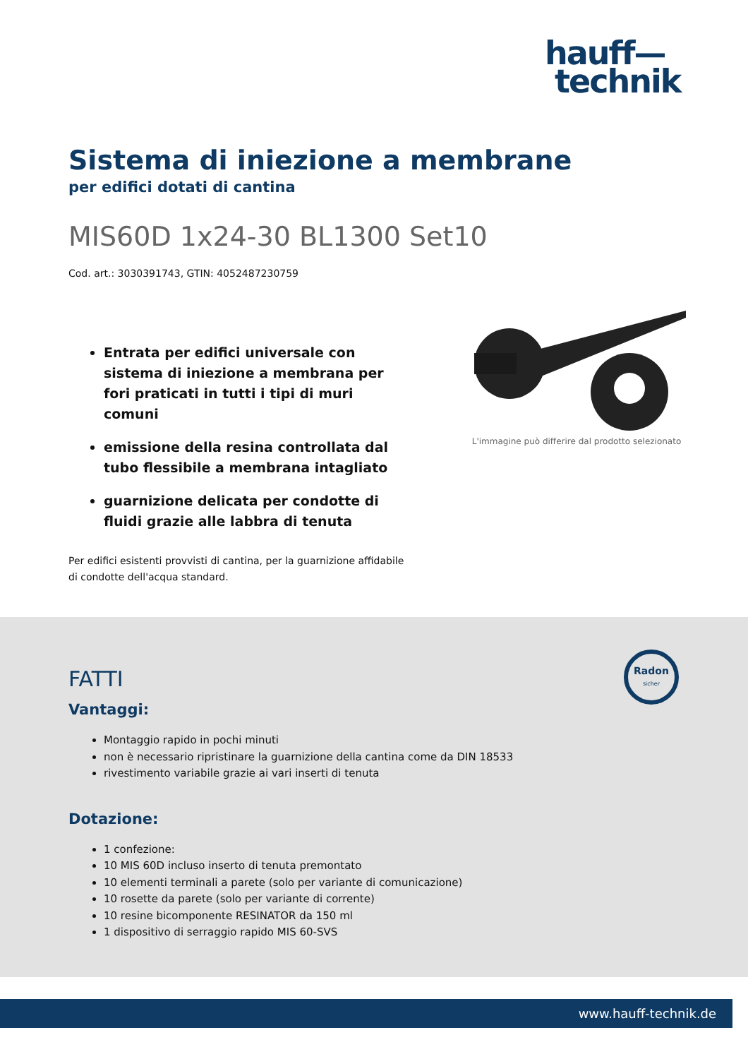hauff—
technik
Sistema di iniezione a membrane
per edifici dotati di cantina
MIS60D 1x24-30 BL1300 Set10
Cod. art.: 3030391743, GTIN: 4052487230759
Entrata per edifici universale con sistema di iniezione a membrana per fori praticati in tutti i tipi di muri comuni
emissione della resina controllata dal tubo flessibile a membrana intagliato
guarnizione delicata per condotte di fluidi grazie alle labbra di tenuta
Per edifici esistenti provvisti di cantina, per la guarnizione affidabile di condotte dell'acqua standard.
L'immagine può differire dal prodotto selezionato
Radon
sicher
FATTI
Vantaggi:
Montaggio rapido in pochi minuti
non è necessario ripristinare la guarnizione della cantina come da DIN 18533
rivestimento variabile grazie ai vari inserti di tenuta
Dotazione:
1 confezione:
10 MIS 60D incluso inserto di tenuta premontato
10 elementi terminali a parete (solo per variante di comunicazione)
10 rosette da parete (solo per variante di corrente)
10 resine bicomponente RESINATOR da 150 ml
1 dispositivo di serraggio rapido MIS 60-SVS
www.hauff-technik.de